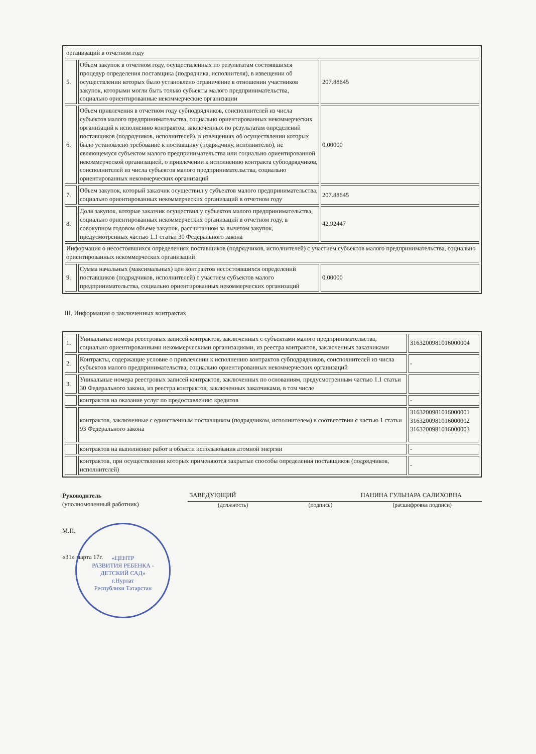| организаций в отчетном году | | |
| 5. | Объем закупок в отчетном году, осуществленных по результатам состоявшихся процедур определения поставщика (подрядчика, исполнителя), в извещении об осуществлении которых было установлено ограничение в отношении участников закупок, которыми могли быть только субъекты малого предпринимательства, социально ориентированные некоммерческие организации | 207.88645 |
| 6. | Объем привлечения в отчетном году субподрядчиков, соисполнителей из числа субъектов малого предпринимательства, социально ориентированных некоммерческих организаций к исполнению контрактов, заключенных по результатам определений поставщиков (подрядчиков, исполнителей), в извещениях об осуществлении которых было установлено требование к поставщику (подрядчику, исполнителю), не являющемуся субъектом малого предпринимательства или социально ориентированной некоммерческой организацией, о привлечении к исполнению контракта субподрядчиков, соисполнителей из числа субъектов малого предпринимательства, социально ориентированных некоммерческих организаций | 0.00000 |
| 7. | Объем закупок, который заказчик осуществил у субъектов малого предпринимательства, социально ориентированных некоммерческих организаций в отчетном году | 207.88645 |
| 8. | Доля закупок, которые заказчик осуществил у субъектов малого предпринимательства, социально ориентированных некоммерческих организаций в отчетном году, в совокупном годовом объеме закупок, рассчитанном за вычетом закупок, предусмотренных частью 1.1 статьи 30 Федерального закона | 42.92447 |
| Информация о несостоявшихся определениях поставщиков (подрядчиков, исполнителей) с участием субъектов малого предпринимательства, социально ориентированных некоммерческих организаций | | |
| 9. | Сумма начальных (максимальных) цен контрактов несостоявшихся определений поставщиков (подрядчиков, исполнителей) с участием субъектов малого предпринимательства, социально ориентированных некоммерческих организаций | 0.00000 |
III. Информация о заключенных контрактах
| 1. | Уникальные номера реестровых записей контрактов, заключенных с субъектами малого предпринимательства, социально ориентированными некоммерческими организациями, из реестра контрактов, заключенных заказчиками | 3163200981016000004 |
| 2. | Контракты, содержащие условие о привлечении к исполнению контрактов субподрядчиков, соисполнителей из числа субъектов малого предпринимательства, социально ориентированных некоммерческих организаций | - |
| 3. | Уникальные номера реестровых записей контрактов, заключенных по основаниям, предусмотренным частью 1.1 статьи 30 Федерального закона, из реестра контрактов, заключенных заказчиками, в том числе | |
| | контрактов на оказание услуг по предоставлению кредитов | - |
| | контрактов, заключенные с единственным поставщиком (подрядчиком, исполнителем) в соответствии с частью 1 статьи 93 Федерального закона | 3163200981016000001 3163200981016000002 3163200981016000003 |
| | контрактов на выполнение работ в области использования атомной энергии | - |
| | контрактов, при осуществлении которых применяются закрытые способы определения поставщиков (подрядчиков, исполнителей) | - |
Руководитель
(уполномоченный работник)
М.П.
«31» марта 17г.
ЗАВЕДУЮЩИЙ ПАНИНА ГУЛЬНАРА САЛИХОВНА
(должность) (подпись) (расшифровка подписи)
«ЦЕНТР
РАЗВИТИЯ РЕБЕНКА -
ДЕТСКИЙ САД»
г.Нурлат
Республики Татарстан